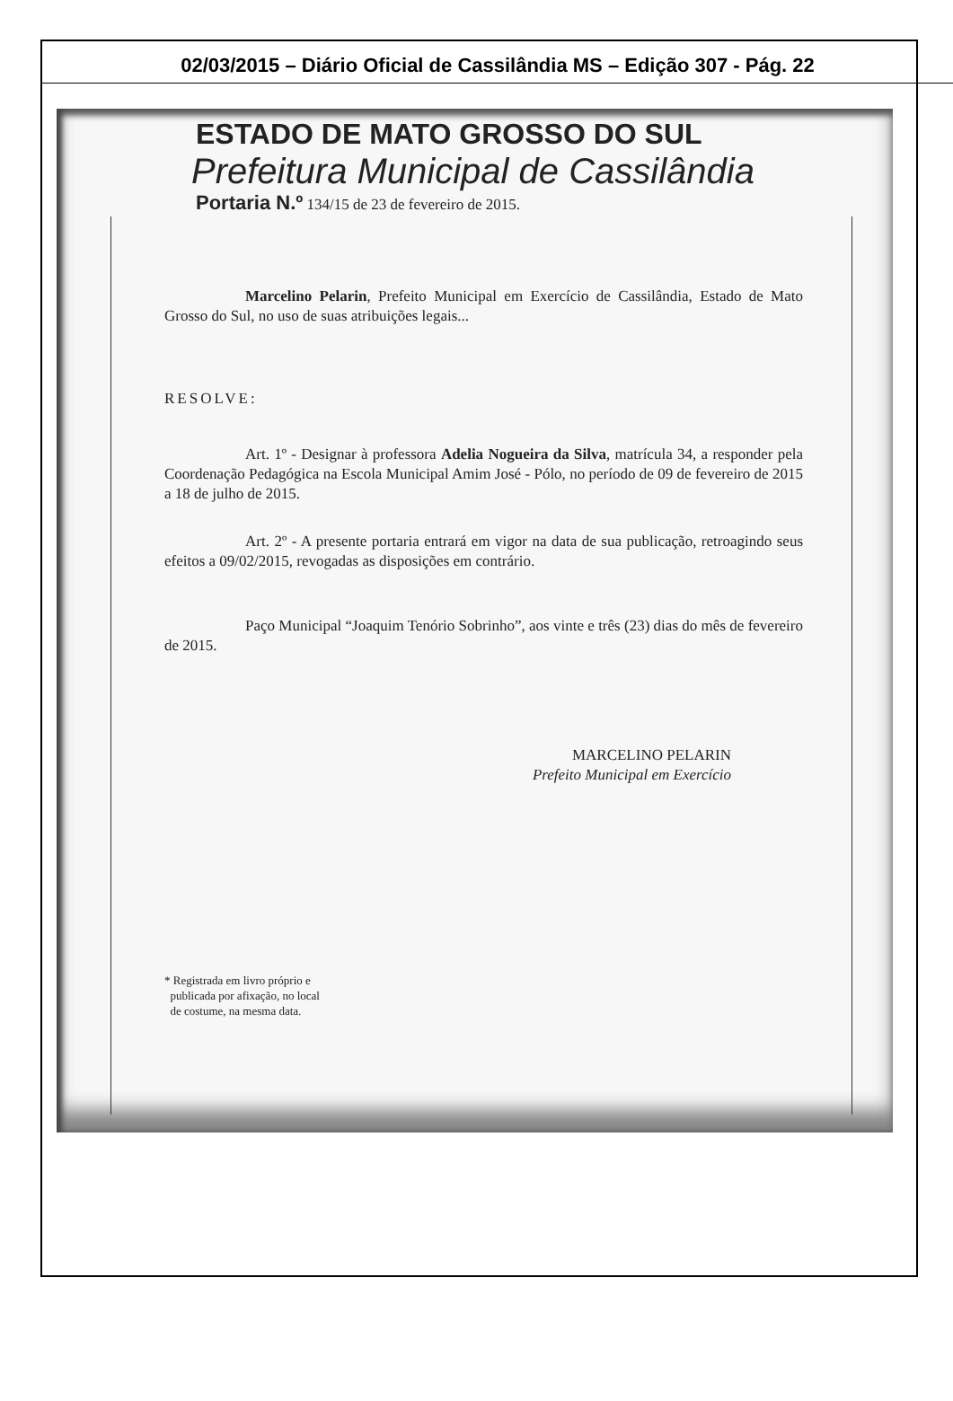02/03/2015 – Diário Oficial de Cassilândia MS – Edição 307 - Pág. 22
ESTADO DE MATO GROSSO DO SUL
Prefeitura Municipal de Cassilândia
Portaria N.º 134/15 de 23 de fevereiro de 2015.
Marcelino Pelarin, Prefeito Municipal em Exercício de Cassilândia, Estado de Mato Grosso do Sul, no uso de suas atribuições legais...
RESOLVE:
Art. 1º - Designar à professora Adelia Nogueira da Silva, matrícula 34, a responder pela Coordenação Pedagógica na Escola Municipal Amim José - Pólo, no período de 09 de fevereiro de 2015 a 18 de julho de 2015.
Art. 2º - A presente portaria entrará em vigor na data de sua publicação, retroagindo seus efeitos a 09/02/2015, revogadas as disposições em contrário.
Paço Municipal “Joaquim Tenório Sobrinho”, aos vinte e três (23) dias do mês de fevereiro de 2015.
MARCELINO PELARIN
Prefeito Municipal em Exercício
* Registrada em livro próprio e
publicada por afixação, no local
de costume, na mesma data.